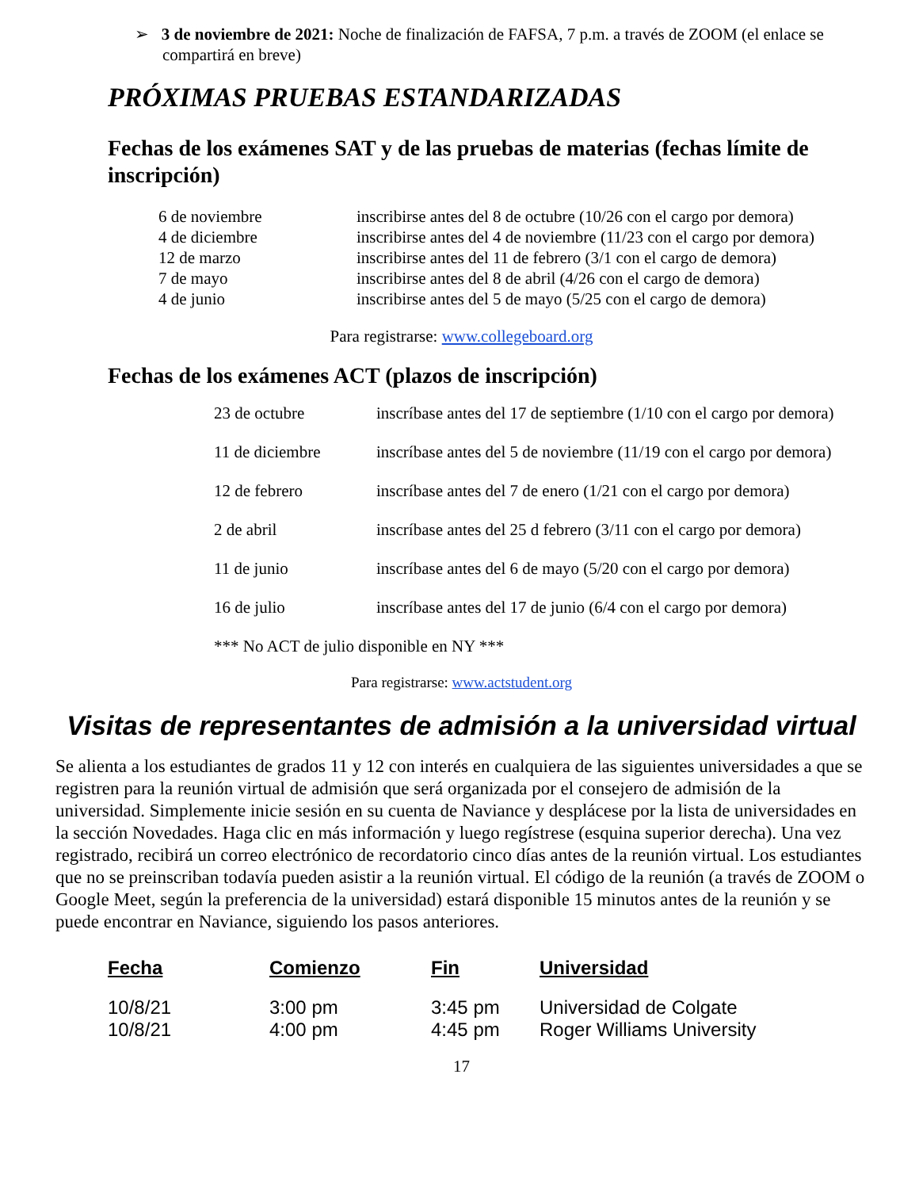➢ 3 de noviembre de 2021: Noche de finalización de FAFSA, 7 p.m. a través de ZOOM (el enlace se compartirá en breve)
PRÓXIMAS PRUEBAS ESTANDARIZADAS
Fechas de los exámenes SAT y de las pruebas de materias (fechas límite de inscripción)
| 6 de noviembre | inscribirse antes del 8 de octubre (10/26 con el cargo por demora) |
| 4 de diciembre | inscribirse antes del 4 de noviembre (11/23 con el cargo por demora) |
| 12 de marzo | inscribirse antes del 11 de febrero (3/1 con el cargo de demora) |
| 7 de mayo | inscribirse antes del 8 de abril (4/26 con el cargo de demora) |
| 4 de junio | inscribirse antes del 5 de mayo (5/25 con el cargo de demora) |
Para registrarse: www.collegeboard.org
Fechas de los exámenes ACT (plazos de inscripción)
| 23 de octubre | inscríbase antes del 17 de septiembre (1/10 con el cargo por demora) |
| 11 de diciembre | inscríbase antes del 5 de noviembre (11/19 con el cargo por demora) |
| 12 de febrero | inscríbase antes del 7 de enero (1/21 con el cargo por demora) |
| 2 de abril | inscríbase antes del 25 d febrero (3/11 con el cargo por demora) |
| 11 de junio | inscríbase antes del 6 de mayo (5/20 con el cargo por demora) |
| 16 de julio | inscríbase antes del 17 de junio (6/4 con el cargo por demora) |
| *** No ACT de julio disponible en NY *** | |
Para registrarse: www.actstudent.org
Visitas de representantes de admisión a la universidad virtual
Se alienta a los estudiantes de grados 11 y 12 con interés en cualquiera de las siguientes universidades a que se registren para la reunión virtual de admisión que será organizada por el consejero de admisión de la universidad. Simplemente inicie sesión en su cuenta de Naviance y desplácese por la lista de universidades en la sección Novedades. Haga clic en más información y luego regístrese (esquina superior derecha). Una vez registrado, recibirá un correo electrónico de recordatorio cinco días antes de la reunión virtual. Los estudiantes que no se preinscriban todavía pueden asistir a la reunión virtual. El código de la reunión (a través de ZOOM o Google Meet, según la preferencia de la universidad) estará disponible 15 minutos antes de la reunión y se puede encontrar en Naviance, siguiendo los pasos anteriores.
| Fecha | Comienzo | Fin | Universidad |
| --- | --- | --- | --- |
| 10/8/21 | 3:00 pm | 3:45 pm | Universidad de Colgate |
| 10/8/21 | 4:00 pm | 4:45 pm | Roger Williams University |
17